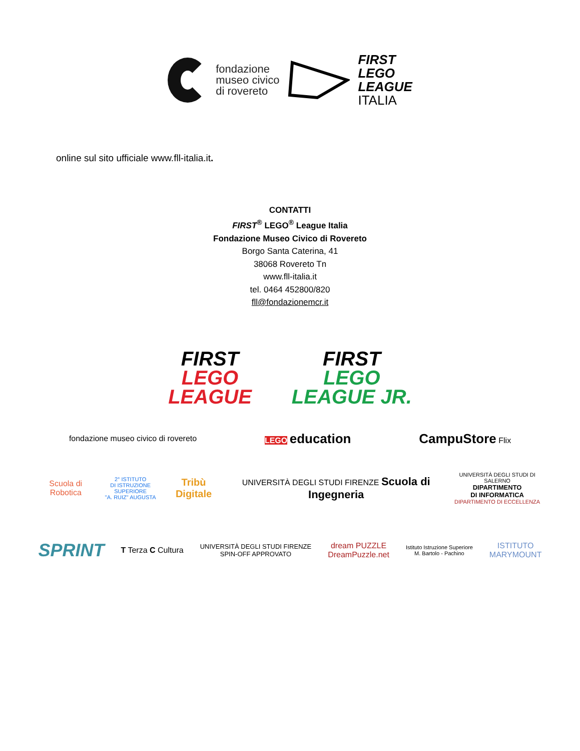fondazione
museo civico
di rovereto
FIRST
LEGO
LEAGUE
ITALIA
online sul sito ufficiale www.fll-italia.it.
CONTATTI
FIRST<sup>®</sup> LEGO<sup>®</sup> League Italia
Fondazione Museo Civico di Rovereto
Borgo Santa Caterina, 41
38068 Rovereto Tn
www.fll-italia.it
tel. 0464 452800/820
fll@fondazionemcr.it
FIRST
LEGO
LEAGUE
FIRST
LEGO
LEAGUE JR.
fondazione museo civico di rovereto LEGO education CampuStore Flix
Scuola di Robotica 2° ISTITUTO
DI ISTRUZIONE SUPERIORE
"A. RUIZ" AUGUSTA Tribù Digitale UNIVERSITÀ DEGLI STUDI FIRENZE Scuola di Ingegneria UNIVERSITÀ DEGLI STUDI DI SALERNO
DIPARTIMENTO
DI INFORMATICA
DIPARTIMENTO DI ECCELLENZA
SPRINT T Terza C Cultura UNIVERSITÀ DEGLI STUDI FIRENZE
SPIN-OFF APPROVATO dream PUZZLE
DreamPuzzle.net Istituto Istruzione Superiore
M. Bartolo - Pachino ISTITUTO
MARYMOUNT